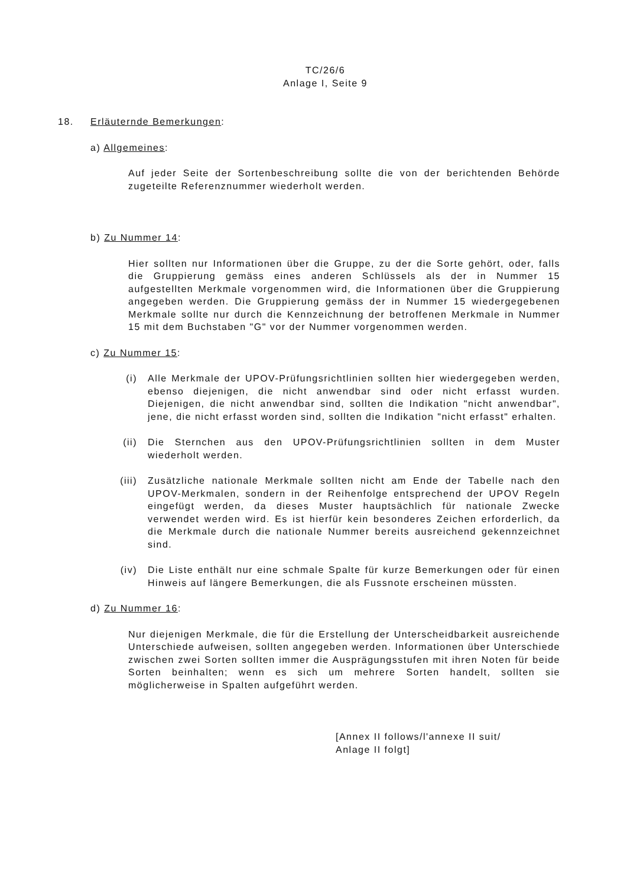TC/26/6
Anlage I, Seite 9
18. Erläuternde Bemerkungen:
a) Allgemeines:
Auf jeder Seite der Sortenbeschreibung sollte die von der berichtenden Behörde zugeteilte Referenznummer wiederholt werden.
b) Zu Nummer 14:
Hier sollten nur Informationen über die Gruppe, zu der die Sorte gehört, oder, falls die Gruppierung gemäss eines anderen Schlüssels als der in Nummer 15 aufgestellten Merkmale vorgenommen wird, die Informationen über die Gruppierung angegeben werden. Die Gruppierung gemäss der in Nummer 15 wiedergegebenen Merkmale sollte nur durch die Kennzeichnung der betroffenen Merkmale in Nummer 15 mit dem Buchstaben "G" vor der Nummer vorgenommen werden.
c) Zu Nummer 15:
(i) Alle Merkmale der UPOV-Prüfungsrichtlinien sollten hier wiedergegeben werden, ebenso diejenigen, die nicht anwendbar sind oder nicht erfasst wurden. Diejenigen, die nicht anwendbar sind, sollten die Indikation "nicht anwendbar", jene, die nicht erfasst worden sind, sollten die Indikation "nicht erfasst" erhalten.
(ii) Die Sternchen aus den UPOV-Prüfungsrichtlinien sollten in dem Muster wiederholt werden.
(iii) Zusätzliche nationale Merkmale sollten nicht am Ende der Tabelle nach den UPOV-Merkmalen, sondern in der Reihenfolge entsprechend der UPOV Regeln eingefügt werden, da dieses Muster hauptsächlich für nationale Zwecke verwendet werden wird. Es ist hierfür kein besonderes Zeichen erforderlich, da die Merkmale durch die nationale Nummer bereits ausreichend gekennzeichnet sind.
(iv) Die Liste enthält nur eine schmale Spalte für kurze Bemerkungen oder für einen Hinweis auf längere Bemerkungen, die als Fussnote erscheinen müssten.
d) Zu Nummer 16:
Nur diejenigen Merkmale, die für die Erstellung der Unterscheidbarkeit ausreichende Unterschiede aufweisen, sollten angegeben werden. Informationen über Unterschiede zwischen zwei Sorten sollten immer die Ausprägungsstufen mit ihren Noten für beide Sorten beinhalten; wenn es sich um mehrere Sorten handelt, sollten sie möglicherweise in Spalten aufgeführt werden.
[Annex II follows/l'annexe II suit/
Anlage II folgt]